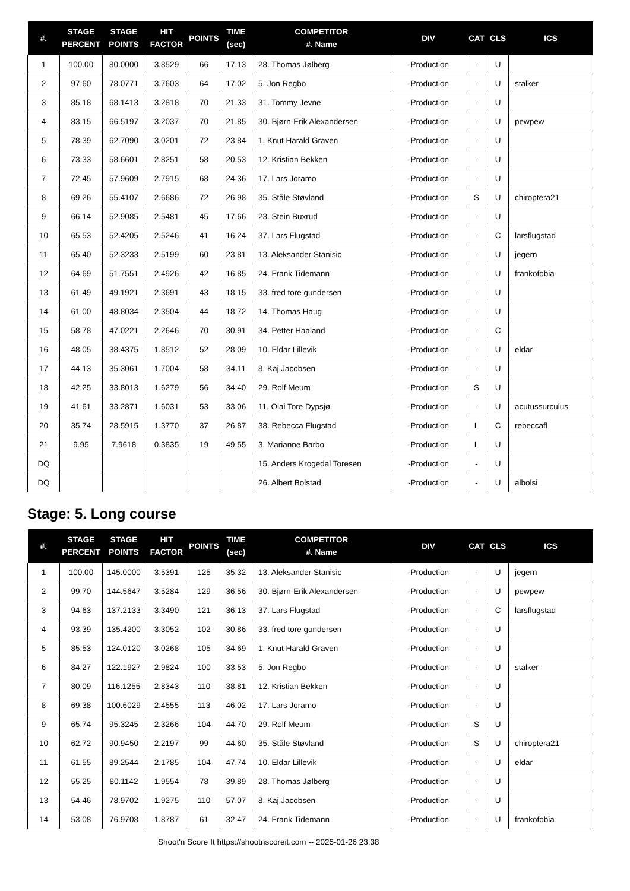| #. | STAGE PERCENT | STAGE POINTS | HIT FACTOR | POINTS | TIME (sec) | COMPETITOR #. Name | DIV | CAT | CLS | ICS |
| --- | --- | --- | --- | --- | --- | --- | --- | --- | --- | --- |
| 1 | 100.00 | 80.0000 | 3.8529 | 66 | 17.13 | 28. Thomas Jølberg | -Production | - | U | |
| 2 | 97.60 | 78.0771 | 3.7603 | 64 | 17.02 | 5. Jon Regbo | -Production | - | U | stalker |
| 3 | 85.18 | 68.1413 | 3.2818 | 70 | 21.33 | 31. Tommy Jevne | -Production | - | U | |
| 4 | 83.15 | 66.5197 | 3.2037 | 70 | 21.85 | 30. Bjørn-Erik Alexandersen | -Production | - | U | pewpew |
| 5 | 78.39 | 62.7090 | 3.0201 | 72 | 23.84 | 1. Knut Harald Graven | -Production | - | U | |
| 6 | 73.33 | 58.6601 | 2.8251 | 58 | 20.53 | 12. Kristian Bekken | -Production | - | U | |
| 7 | 72.45 | 57.9609 | 2.7915 | 68 | 24.36 | 17. Lars Joramo | -Production | - | U | |
| 8 | 69.26 | 55.4107 | 2.6686 | 72 | 26.98 | 35. Ståle Støvland | -Production | S | U | chiroptera21 |
| 9 | 66.14 | 52.9085 | 2.5481 | 45 | 17.66 | 23. Stein Buxrud | -Production | - | U | |
| 10 | 65.53 | 52.4205 | 2.5246 | 41 | 16.24 | 37. Lars Flugstad | -Production | - | C | larsflugstad |
| 11 | 65.40 | 52.3233 | 2.5199 | 60 | 23.81 | 13. Aleksander Stanisic | -Production | - | U | jegern |
| 12 | 64.69 | 51.7551 | 2.4926 | 42 | 16.85 | 24. Frank Tidemann | -Production | - | U | frankofobia |
| 13 | 61.49 | 49.1921 | 2.3691 | 43 | 18.15 | 33. fred tore gundersen | -Production | - | U | |
| 14 | 61.00 | 48.8034 | 2.3504 | 44 | 18.72 | 14. Thomas Haug | -Production | - | U | |
| 15 | 58.78 | 47.0221 | 2.2646 | 70 | 30.91 | 34. Petter Haaland | -Production | - | C | |
| 16 | 48.05 | 38.4375 | 1.8512 | 52 | 28.09 | 10. Eldar Lillevik | -Production | - | U | eldar |
| 17 | 44.13 | 35.3061 | 1.7004 | 58 | 34.11 | 8. Kaj Jacobsen | -Production | - | U | |
| 18 | 42.25 | 33.8013 | 1.6279 | 56 | 34.40 | 29. Rolf Meum | -Production | S | U | |
| 19 | 41.61 | 33.2871 | 1.6031 | 53 | 33.06 | 11. Olai Tore Dypsjø | -Production | - | U | acutussurculus |
| 20 | 35.74 | 28.5915 | 1.3770 | 37 | 26.87 | 38. Rebecca Flugstad | -Production | L | C | rebeccafl |
| 21 | 9.95 | 7.9618 | 0.3835 | 19 | 49.55 | 3. Marianne Barbo | -Production | L | U | |
| DQ | | | | | | 15. Anders Krogedal Toresen | -Production | - | U | |
| DQ | | | | | | 26. Albert Bolstad | -Production | - | U | albolsi |
Stage: 5. Long course
| #. | STAGE PERCENT | STAGE POINTS | HIT FACTOR | POINTS | TIME (sec) | COMPETITOR #. Name | DIV | CAT | CLS | ICS |
| --- | --- | --- | --- | --- | --- | --- | --- | --- | --- | --- |
| 1 | 100.00 | 145.0000 | 3.5391 | 125 | 35.32 | 13. Aleksander Stanisic | -Production | - | U | jegern |
| 2 | 99.70 | 144.5647 | 3.5284 | 129 | 36.56 | 30. Bjørn-Erik Alexandersen | -Production | - | U | pewpew |
| 3 | 94.63 | 137.2133 | 3.3490 | 121 | 36.13 | 37. Lars Flugstad | -Production | - | C | larsflugstad |
| 4 | 93.39 | 135.4200 | 3.3052 | 102 | 30.86 | 33. fred tore gundersen | -Production | - | U | |
| 5 | 85.53 | 124.0120 | 3.0268 | 105 | 34.69 | 1. Knut Harald Graven | -Production | - | U | |
| 6 | 84.27 | 122.1927 | 2.9824 | 100 | 33.53 | 5. Jon Regbo | -Production | - | U | stalker |
| 7 | 80.09 | 116.1255 | 2.8343 | 110 | 38.81 | 12. Kristian Bekken | -Production | - | U | |
| 8 | 69.38 | 100.6029 | 2.4555 | 113 | 46.02 | 17. Lars Joramo | -Production | - | U | |
| 9 | 65.74 | 95.3245 | 2.3266 | 104 | 44.70 | 29. Rolf Meum | -Production | S | U | |
| 10 | 62.72 | 90.9450 | 2.2197 | 99 | 44.60 | 35. Ståle Støvland | -Production | S | U | chiroptera21 |
| 11 | 61.55 | 89.2544 | 2.1785 | 104 | 47.74 | 10. Eldar Lillevik | -Production | - | U | eldar |
| 12 | 55.25 | 80.1142 | 1.9554 | 78 | 39.89 | 28. Thomas Jølberg | -Production | - | U | |
| 13 | 54.46 | 78.9702 | 1.9275 | 110 | 57.07 | 8. Kaj Jacobsen | -Production | - | U | |
| 14 | 53.08 | 76.9708 | 1.8787 | 61 | 32.47 | 24. Frank Tidemann | -Production | - | U | frankofobia |
Shoot'n Score It https://shootnscoreit.com -- 2025-01-26 23:38